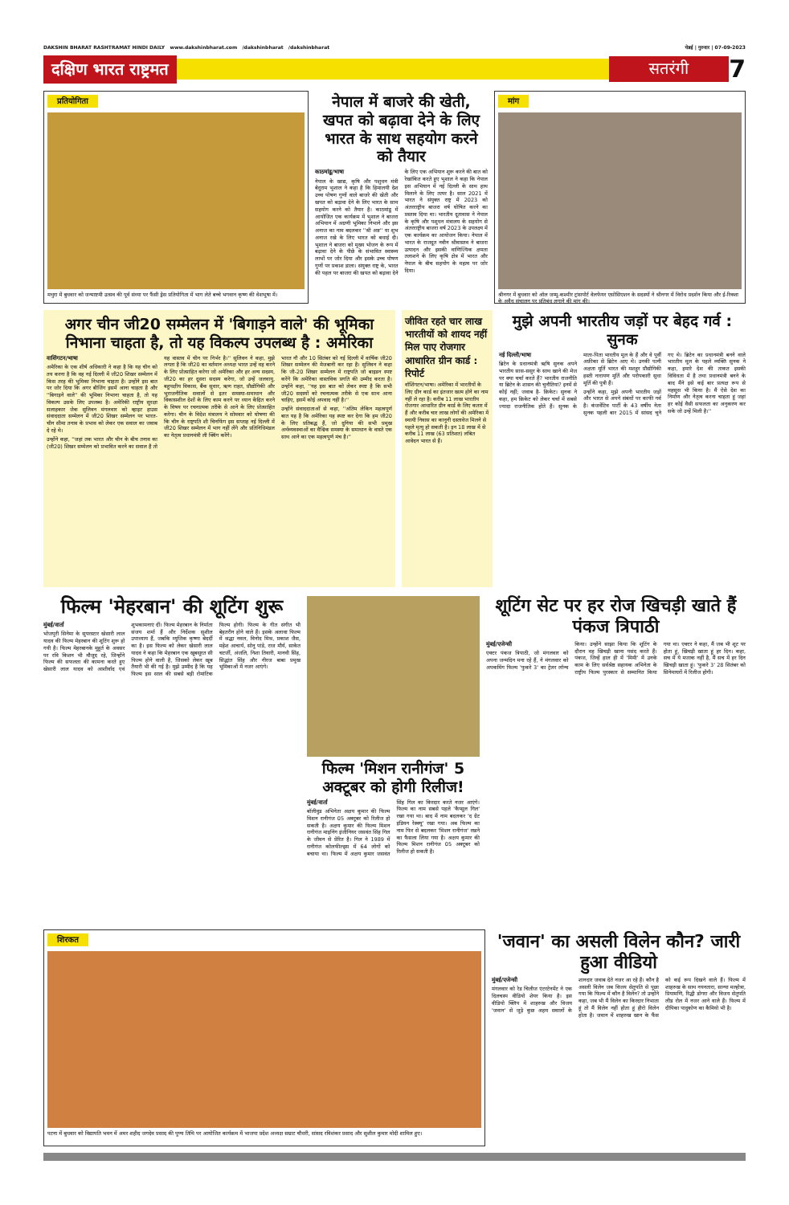DAKSHIN BHARAT RASHTRAMAT HINDI DAILY www.dakshinbharat.com /dakshinbharat /dakshinbharat चेन्नई | गुरुवार | 07-09-2023
दक्षिण भारत राष्ट्रमत
सतरंगी
7
प्रतियोगिता
मथुरा में बुधवार को जन्माष्टमी उत्सव की पूर्व संध्या पर फैंसी ड्रेस प्रतियोगिता में भाग लेते बच्चे भगवान कृष्ण की वेशभूषा में।
नेपाल में बाजरे की खेती, खपत को बढ़ावा देने के लिए भारत के साथ सहयोग करने को तैयार
काठमांडू/भाषा
नेपाल के खाद्य, कृषि और पशुधन मंत्री बेदुराम भुशाल ने कहा है कि हिमालयी देश उच्च पोषण गुणों वाले बाजरे की खेती और खपत को बढ़ावा देने के लिए भारत के साथ सहयोग करने को तैयार है। काठमांडू में आयोजित एक कार्यक्रम में भुशाल ने बाजरा अभियान में अग्रणी भूमिका निभाने और इस अनाज का नाम बदलकर ''श्री अन्न'' या शुभ अनाज रखे के लिए भारत को बधाई दी। भुशाल ने बाजरा को मुख्य भोजन के रूप में बढ़ावा देने के पीछे के संभावित स्वास्थ्य लाभों पर जोर दिया और इसके उच्च पोषण गुणों पर प्रकाश डाला। संयुक्त राष्ट्र के, भारत की पहल पर बाजरा की खपत को बढ़ावा देने के लिए एक अभियान शुरू करने की बात को रेखांकित करते हुए भुशाल ने कहा कि नेपाल इस अभियान में नई दिल्ली के साथ हाथ मिलाने के लिए तत्पर है। साल 2021 में भारत ने संयुक्त राष्ट्र में 2023 को अंतरराष्ट्रीय बाजरा वर्ष घोषित करने का प्रस्ताव दिया था। भारतीय दूतावास ने नेपाल के कृषि और पशुधन मंत्रालय के सहयोग से अंतरराष्ट्रीय बाजरा वर्ष 2023 के उपलक्ष्य में एक कार्यक्रम का आयोजन किया। नेपाल में भारत के राजदूत नवीन श्रीवास्तव ने बाजरा उत्पादन और इसकी वाणिज्यिक क्षमता तलाशने के लिए कृषि क्षेत्र में भारत और नेपाल के बीच सहयोग के महत्व पर जोर दिया।
मांग
श्रीनगर में बुधवार को ऑल जम्मू-कश्मीर ट्रांसपोर्ट वेलफेयर एसोसिएशन के सदस्यों ने श्रीनगर में विरोध प्रदर्शन किया और ई-रिक्शा के अवैध संचालन पर प्रतिबंध लगाने की मांग की।
अगर चीन जी20 सम्मेलन में 'बिगाड़ने वाले' की भूमिका निभाना चाहता है, तो यह विकल्प उपलब्ध है : अमेरिका
वाशिंगटन/भाषा
अमेरिका के एक शीर्ष अधिकारी ने कहा है कि यह चीन को तय करना है कि वह नई दिल्ली में जी20 शिखर सम्मेलन में किस तरह की भूमिका निभाना चाहता है। उन्होंने इस बात पर जोर दिया कि अगर बीजिंग इसमें आना चाहता है और ''बिगाड़ने वाले'' की भूमिका निभाना चाहता है, तो यह विकल्प उसके लिए उपलब्ध है। अमेरिकी राष्ट्रीय सुरक्षा सलाहकार जेक सुलिवन मंगलवार को व्हाइट हाउस संवाददाता सम्मेलन में जी20 शिखर सम्मेलन पर भारत-चीन सीमा तनाव के प्रभाव को लेकर एक सवाल का जवाब दे रहे थे।
उन्होंने कहा, ''जहां तक भारत और चीन के बीच तनाव का (जी20) शिखर सम्मेलन को प्रभावित करने का सवाल है तो यह वास्तव में चीन पर निर्भर है।'' सुलिवन ने कहा, मुझे लगता है कि जी20 का वर्तमान अध्यक्ष भारत उन्हें वह करने के लिए प्रोत्साहित करेगा जो अमेरिका और हर अन्य सदस्य, जी20 का हर दूसरा सदस्य करेगा, जो उन्हें जलवायु, बहुपक्षीय विकास, बैंक सुधार, ऋण राहत, प्रौद्योगिकी और भूराजनीतिक सवालों से इतर समस्या-समाधान और विकासशील देशों के लिए काम करने पर ध्यान केंद्रित करने के विषय पर रचनात्मक तरीके से आने के लिए प्रोत्साहित करेगा। चीन के विदेश मंत्रालय ने सोमवार को घोषणा की कि चीन के राष्ट्रपति शी चिनफिंग इस सप्ताह नई दिल्ली में जी20 शिखर सम्मेलन में भाग नहीं लेंगे और प्रतिनिधिमंडल का नेतृत्व प्रधानमंत्री ली क्विंग करेंगे।
भारत नौ और 10 सितंबर को नई दिल्ली में वार्षिक जी20 शिखर सम्मेलन की मेजबानी कर रहा है। सुलिवन ने कहा कि जी-20 शिखर सम्मेलन में राष्ट्रपति जो बाइडन स्पष्ट करेंगे कि अमेरिका वास्तविक प्रगति की उम्मीद करता है। उन्होंने कहा, ''यह इस बात को लेकर स्पष्ट है कि सभी जी20 सदस्यों को रचनात्मक तरीके से एक साथ आना चाहिए, इसमें कोई अपवाद नहीं है।''
उन्होंने संवाददाताओं से कहा, ''अंतिम लेकिन महत्वपूर्ण बात यह है कि अमेरिका यह स्पष्ट कर देगा कि हम जी20 के लिए प्रतिबद्ध हैं, जो दुनिया की सभी प्रमुख अर्थव्यवस्थाओं का वैश्विक समस्या के समाधान के वास्ते एक साथ आने का एक महत्वपूर्ण मंच है।''
जीवित रहते चार लाख भारतीयों को शायद नहीं मिल पाए रोजगार आधारित ग्रीन कार्ड : रिपोर्ट
वॉशिंगटन/भाषा। अमेरिका में भारतीयों के लिए ग्रीन कार्ड का इंतजार खत्म होने का नाम नहीं ले रहा है। करीब 11 लाख भारतीय रोजगार आधारित ग्रीन कार्ड के लिए कतार में हैं और करीब चार लाख लोगों की अमेरिका में स्थायी निवास का कानूनी दस्तावेज मिलने से पहले मृत्यु हो सकती है। इन 18 लाख में से करीब 11 लाख (63 प्रतिशत) लंबित आवेदन भारत से हैं।
मुझे अपनी भारतीय जड़ों पर बेहद गर्व : सुनक
नई दिल्ली/भाषा
ब्रिटेन के प्रधानमंत्री ऋषि सुनक अपने भारतीय सास-ससुर के साथ खाने की मेज पर क्या चर्चा करते हैं? भारतीय राजनीति या ब्रिटेन के शासन की चुनौतियां? इनमें से कोई नहीं; जवाब है- क्रिकेट। सुनक ने कहा, हम क्रिकेट को लेकर चर्चा में सबसे ज्यादा राजनीतिक होते हैं। सुनक के माता-पिता भारतीय मूल के हैं और वे पूर्वी अफ्रीका से ब्रिटेन आए थे। उनकी पत्नी अक्षता मूर्ति भारत की मशहूर प्रौद्योगिकी हस्ती नारायण मूर्ति और परोपकारी सुधा मूर्ति की पुत्री हैं।
उन्होंने कहा, मुझे अपनी भारतीय जड़ों और भारत से अपने संबंधों पर काफी गर्व है। कंजर्वेटिव पार्टी के 43 वर्षीय नेता सुनक पहली बार 2015 में सांसद चुने गए थे। ब्रिटेन का प्रधानमंत्री बनने वाले भारतीय मूल के पहले व्यक्ति सुनक ने कहा, हमारे देश की ताकत इसकी विविधता में है तथा प्रधानमंत्री बनने के बाद मैंने इसे कई बार प्रत्यक्ष रूप से महसूस भी किया है। मैं ऐसे देश का निर्माण और नेतृत्व करना चाहता हूं जहां हर कोई वैसी सफलता का अनुकरण कर सके जो उन्हें मिली है।''
फिल्म 'मेहरबान' की शूटिंग शुरू
मुंबई/वार्ता
भोजपुरी सिनेमा के सुपरस्टार खेसारी लाल यादव की फिल्म मेहरबान की शूटिंग शुरू हो गयी है। फिल्म मेहरबानके मुहूर्त के अवसर पर रवि किशन भी मौजूद रहे, जिन्होंने फिल्म की सफलता की कामना करते हुए खेसारी लाल यादव को आशीर्वाद एवं शुभकामनाएं दीं। फिल्म मेहरबान के निर्माता संजय शर्मा हैं और निर्देशक सुशील उपाध्याय हैं, जबकि म्यूजिक कृष्णा बेदर्दी का है। इस फिल्म को लेकर खेसारी लाल यादव ने कहा कि मेहरबान एक खूबसूरत सी फिल्म होने वाली है, जिसको लेकर खूब तैयारी भी की गई है। मुझे उम्मीद है कि यह फिल्म इस साल की सबसे बड़ी रोमांटिक फिल्म होगी। फिल्म के गीत संगीत भी बेहतरीन होने वाले हैं। इसके अलावा फिल्म में श्रद्धा नवल, विनोद मिश्र, प्रकाश जैस, महेश आचार्य, सोनू पांडे, राज मौर्य, साकेत चटर्जी, अंजलि, निशा तिवारी, मानवी सिंह, सिद्धांत सिंह और नीरज बाबा प्रमुख भूमिकाओं में नजर आएंगे।
फिल्म 'मिशन रानीगंज' 5 अक्टूबर को होगी रिलीज!
मुंबई/वार्ता
बॉलीवुड अभिनेता अक्षय कुमार की फिल्म मिशन रानीगंज 05 अक्टूबर को रिलीज हो सकती है। अक्षय कुमार की फिल्म मिशन रानीगंज माइनिंग इंजीनियर जसवंत सिंह गिल के जीवन से प्रेरित है। गिल ने 1989 में रानीगंज कोलफील्ड्स में 64 लोगों को बचाया था। फिल्म में अक्षय कुमार जसवंत सिंह गिल का किरदार करते नजर आएंगे। फिल्म का नाम सबसे पहले 'कैप्सूल गिल' रखा गया था। बाद में नाम बदलकर 'द ग्रेट इंडियन रेस्क्यू' रखा गया। अब फिल्म का नाम फिर से बदलकर 'मिशन रानीगंज' रखने का फैसला लिया गया है। अक्षय कुमार की फिल्म मिशन रानीगंज 05 अक्टूबर को रिलीज हो सकती है।
शूटिंग सेट पर हर रोज खिचड़ी खाते हैं पंकज त्रिपाठी
मुंबई/एजेन्सी
एक्टर पंकज त्रिपाठी, जो मंगलवार को अपना जन्मदिन मना रहे हैं, ने मंगलवार को अपकमिंग फिल्म 'फुकरे 3' का ट्रेलर लॉन्च किया। उन्होंने साझा किया कि शूटिंग के दौरान वह खिचड़ी खाना पसंद करते हैं। पंकज, जिन्हें हाल ही में 'मिमी' में उनके काम के लिए सर्वश्रेष्ठ सहायक अभिनेता के राष्ट्रीय फिल्म पुरस्कार से सम्मानित किया गया था। एक्टर ने कहा, मैं जब भी शूट पर होता हूं, खिचड़ी खाता हूं हर दिन। कहा, सच में ये मजाक नहीं है, मैं सच में हर दिन खिचड़ी खाता हूं। 'फुकरे 3' 28 सितंबर को सिनेमाघरों में रिलीज होगी।
शिरकत
पटना में बुधवार को विद्यापति भवन में अमर शहीद जगदेव प्रसाद की पुण्य तिथि पर आयोजित कार्यक्रम में भाजपा प्रदेश अध्यक्ष सम्राट चौधरी, सांसद रविशंकर प्रसाद और सुशील कुमार मोदी शामिल हुए।
'जवान' का असली विलेन कौन? जारी हुआ वीडियो
मुंबई/एजेन्सी
मंगलवार को रेड चिलीज एंटरटेनमेंट ने एक दिलचस्प वीडियो शेयर किया है। इस वीडियो क्लिप में शाहरुख और विजय 'जवान' से जुड़े कुछ अहम सवालों के शानदार जवाब देते नजर आ रहे हैं। कौन है असली विलेन जब विजय सेतुपति से पूछा गया कि फिल्म में कौन है विलेन? तो उन्होंने कहा, जब भी मैं विलेन का किरदार निभाता हूं तो मैं विलेन नहीं होता हूं हीरो विलेन होता है। जवान में शाहरुख खान के फैंस को कई रूप दिखने वाले हैं। फिल्म में शाहरुख के साथ नयनतारा, सान्या मल्होत्रा, प्रियामणि, रिद्धी डोगरा और विजय सेतुपति लीड रोल में नजर आने वाले हैं। फिल्म में दीपिका पादुकोण का कैमियो भी है।